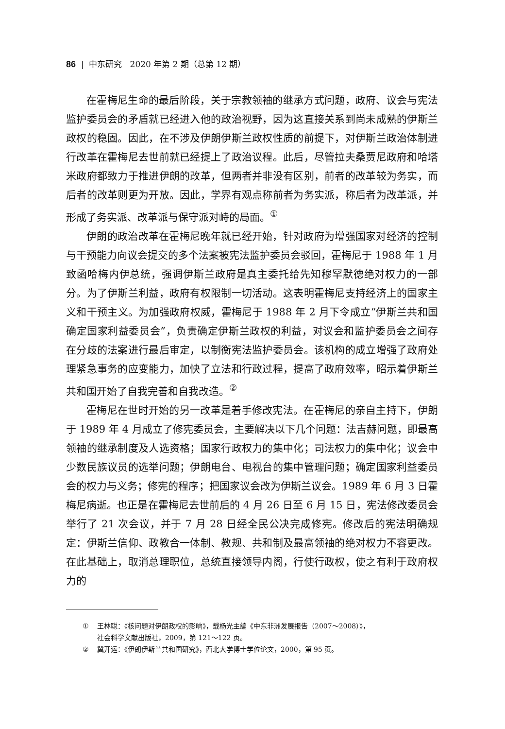86 | 中东研究 2020 年第 2 期（总第 12 期）
在霍梅尼生命的最后阶段，关于宗教领袖的继承方式问题，政府、议会与宪法监护委员会的矛盾就已经进入他的政治视野，因为这直接关系到尚未成熟的伊斯兰政权的稳固。因此，在不涉及伊朗伊斯兰政权性质的前提下，对伊斯兰政治体制进行改革在霍梅尼去世前就已经提上了政治议程。此后，尽管拉夫桑贾尼政府和哈塔米政府都致力于推进伊朗的改革，但两者并非没有区别，前者的改革较为务实，而后者的改革则更为开放。因此，学界有观点称前者为务实派，称后者为改革派，并形成了务实派、改革派与保守派对峙的局面。<sup>①</sup>
伊朗的政治改革在霍梅尼晚年就已经开始，针对政府为增强国家对经济的控制与干预能力向议会提交的多个法案被宪法监护委员会驳回，霍梅尼于 1988 年 1 月致函哈梅内伊总统，强调伊斯兰政府是真主委托给先知穆罕默德绝对权力的一部分。为了伊斯兰利益，政府有权限制一切活动。这表明霍梅尼支持经济上的国家主义和干预主义。为加强政府权威，霍梅尼于 1988 年 2 月下令成立“伊斯兰共和国确定国家利益委员会”，负责确定伊斯兰政权的利益，对议会和监护委员会之间存在分歧的法案进行最后审定，以制衡宪法监护委员会。该机构的成立增强了政府处理紧急事务的应变能力，加快了立法和行政过程，提高了政府效率，昭示着伊斯兰共和国开始了自我完善和自我改造。<sup>②</sup>
霍梅尼在世时开始的另一改革是着手修改宪法。在霍梅尼的亲自主持下，伊朗于 1989 年 4 月成立了修宪委员会，主要解决以下几个问题：法吉赫问题，即最高领袖的继承制度及人选资格；国家行政权力的集中化；司法权力的集中化；议会中少数民族议员的选举问题；伊朗电台、电视台的集中管理问题；确定国家利益委员会的权力与义务；修宪的程序；把国家议会改为伊斯兰议会。1989 年 6 月 3 日霍梅尼病逝。也正是在霍梅尼去世前后的 4 月 26 日至 6 月 15 日，宪法修改委员会举行了 21 次会议，并于 7 月 28 日经全民公决完成修宪。修改后的宪法明确规定：伊斯兰信仰、政教合一体制、教规、共和制及最高领袖的绝对权力不容更改。在此基础上，取消总理职位，总统直接领导内阁，行使行政权，使之有利于政府权力的
① 王林聪：《核问题对伊朗政权的影响》，载杨光主编《中东非洲发展报告（2007～2008）》，
社会科学文献出版社，2009，第 121～122 页。
② 冀开运：《伊朗伊斯兰共和国研究》，西北大学博士学位论文，2000，第 95 页。